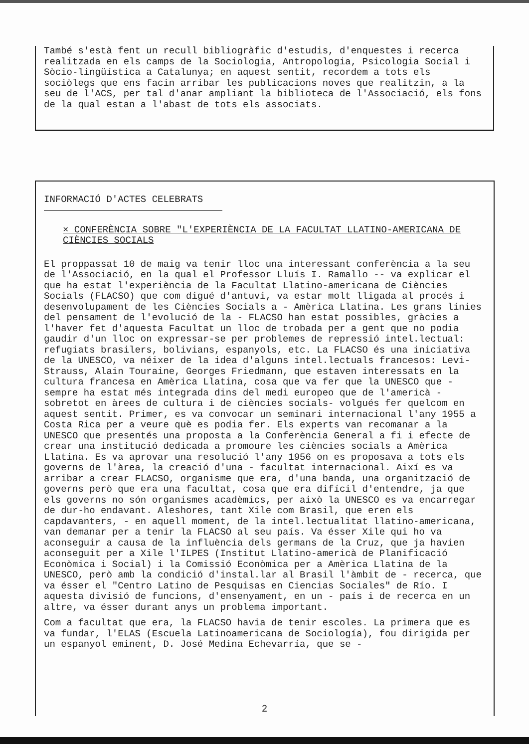També s'està fent un recull bibliogràfic d'estudis, d'enquestes i recerca realitzada en els camps de la Sociologia, Antropologia, Psicologia Social i Sòcio-lingüística a Catalunya; en aquest sentit, recordem a tots els sociòlegs que ens facin arribar les publicacions noves que realitzin, a la seu de l'ACS, per tal d'anar ampliant la biblioteca de l'Associació, els fons de la qual estan a l'abast de tots els associats.
INFORMACIÓ D'ACTES CELEBRATS
× CONFERÈNCIA SOBRE "L'EXPERIÈNCIA DE LA FACULTAT LLATINO-AMERICANA DE CIÈNCIES SOCIALS
El proppassat 10 de maig va tenir lloc una interessant conferència a la seu de l'Associació, en la qual el Professor Lluís I. Ramallo -- va explicar el que ha estat l'experiència de la Facultat Llatino-americana de Ciències Socials (FLACSO) que com digué d'antuvi, va estar molt lligada al procés i desenvolupament de les Ciències Socials a - Amèrica Llatina. Les grans línies del pensament de l'evolució de la - FLACSO han estat possibles, gràcies a l'haver fet d'aquesta Facultat un lloc de trobada per a gent que no podia gaudir d'un lloc on expressar-se per problemes de repressió intel.lectual: refugiats brasilers, bolivians, espanyols, etc. La FLACSO és una iniciativa de la UNESCO, va néixer de la idea d'alguns intel.lectuals francesos: Levi-Strauss, Alain Touraine, Georges Friedmann, que estaven interessats en la cultura francesa en Amèrica Llatina, cosa que va fer que la UNESCO que - sempre ha estat més integrada dins del medi europeo que de l'americà -sobretot en àrees de cultura i de ciències socials- volgués fer quelcom en aquest sentit. Primer, es va convocar un seminari internacional l'any 1955 a Costa Rica per a veure què es podia fer. Els experts van recomanar a la UNESCO que presentés una proposta a la Conferència General a fi i efecte de crear una institució dedicada a promoure les ciències socials a Amèrica Llatina. Es va aprovar una resolució l'any 1956 on es proposava a tots els governs de l'àrea, la creació d'una - facultat internacional. Així es va arribar a crear FLACSO, organisme que era, d'una banda, una organització de governs però que era una facultat, cosa que era difícil d'entendre, ja que els governs no són organismes acadèmics, per això la UNESCO es va encarregar de dur-ho endavant. Aleshores, tant Xile com Brasil, que eren els capdavanters, - en aquell moment, de la intel.lectualitat llatino-americana, van demanar per a tenir la FLACSO al seu país. Va ésser Xile qui ho va aconseguir a causa de la influència dels germans de la Cruz, que ja havien aconseguit per a Xile l'ILPES (Institut Llatino-americà de Planificació Econòmica i Social) i la Comissió Econòmica per a Amèrica Llatina de la UNESCO, però amb la condició d'instal.lar al Brasil l'àmbit de - recerca, que va ésser el "Centro Latino de Pesquisas en Ciencias Sociales" de Río. I aquesta divisió de funcions, d'ensenyament, en un - país i de recerca en un altre, va ésser durant anys un problema important.
Com a facultat que era, la FLACSO havia de tenir escoles. La primera que es va fundar, l'ELAS (Escuela Latinoamericana de Sociología), fou dirigida per un espanyol eminent, D. José Medina Echevarría, que se -
2